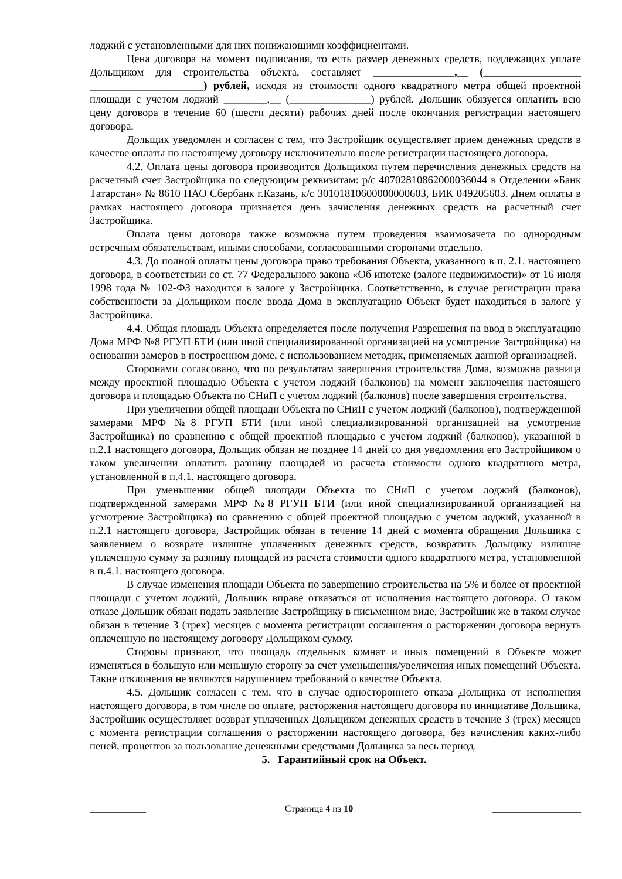лоджий с установленными для них понижающими коэффициентами.
Цена договора на момент подписания, то есть размер денежных средств, подлежащих уплате Дольщиком для строительства объекта, составляет _______________,__ (__________________ _____________________) рублей, исходя из стоимости одного квадратного метра общей проектной площади с учетом лоджий ________,__ (_______________) рублей. Дольщик обязуется оплатить всю цену договора в течение 60 (шести десяти) рабочих дней после окончания регистрации настоящего договора.
Дольщик уведомлен и согласен с тем, что Застройщик осуществляет прием денежных средств в качестве оплаты по настоящему договору исключительно после регистрации настоящего договора.
4.2. Оплата цены договора производится Дольщиком путем перечисления денежных средств на расчетный счет Застройщика по следующим реквизитам: р/с 40702810862000036044 в Отделении «Банк Татарстан» № 8610 ПАО Сбербанк г.Казань, к/с 30101810600000000603, БИК 049205603. Днем оплаты в рамках настоящего договора признается день зачисления денежных средств на расчетный счет Застройщика.
Оплата цены договора также возможна путем проведения взаимозачета по однородным встречным обязательствам, иными способами, согласованными сторонами отдельно.
4.3. До полной оплаты цены договора право требования Объекта, указанного в п. 2.1. настоящего договора, в соответствии со ст. 77 Федерального закона «Об ипотеке (залоге недвижимости)» от 16 июля 1998 года № 102-ФЗ находится в залоге у Застройщика. Соответственно, в случае регистрации права собственности за Дольщиком после ввода Дома в эксплуатацию Объект будет находиться в залоге у Застройщика.
4.4. Общая площадь Объекта определяется после получения Разрешения на ввод в эксплуатацию Дома МРФ №8 РГУП БТИ (или иной специализированной организацией на усмотрение Застройщика) на основании замеров в построенном доме, с использованием методик, применяемых данной организацией.
Сторонами согласовано, что по результатам завершения строительства Дома, возможна разница между проектной площадью Объекта с учетом лоджий (балконов) на момент заключения настоящего договора и площадью Объекта по СНиП с учетом лоджий (балконов) после завершения строительства.
При увеличении общей площади Объекта по СНиП с учетом лоджий (балконов), подтвержденной замерами МРФ №8 РГУП БТИ (или иной специализированной организацией на усмотрение Застройщика) по сравнению с общей проектной площадью с учетом лоджий (балконов), указанной в п.2.1 настоящего договора, Дольщик обязан не позднее 14 дней со дня уведомления его Застройщиком о таком увеличении оплатить разницу площадей из расчета стоимости одного квадратного метра, установленной в п.4.1. настоящего договора.
При уменьшении общей площади Объекта по СНиП с учетом лоджий (балконов), подтвержденной замерами МРФ №8 РГУП БТИ (или иной специализированной организацией на усмотрение Застройщика) по сравнению с общей проектной площадью с учетом лоджий, указанной в п.2.1 настоящего договора, Застройщик обязан в течение 14 дней с момента обращения Дольщика с заявлением о возврате излишне уплаченных денежных средств, возвратить Дольщику излишне уплаченную сумму за разницу площадей из расчета стоимости одного квадратного метра, установленной в п.4.1. настоящего договора.
В случае изменения площади Объекта по завершению строительства на 5% и более от проектной площади с учетом лоджий, Дольщик вправе отказаться от исполнения настоящего договора. О таком отказе Дольщик обязан подать заявление Застройщику в письменном виде, Застройщик же в таком случае обязан в течение 3 (трех) месяцев с момента регистрации соглашения о расторжении договора вернуть оплаченную по настоящему договору Дольщиком сумму.
Стороны признают, что площадь отдельных комнат и иных помещений в Объекте может изменяться в большую или меньшую сторону за счет уменьшения/увеличения иных помещений Объекта. Такие отклонения не являются нарушением требований о качестве Объекта.
4.5. Дольщик согласен с тем, что в случае одностороннего отказа Дольщика от исполнения настоящего договора, в том числе по оплате, расторжения настоящего договора по инициативе Дольщика, Застройщик осуществляет возврат уплаченных Дольщиком денежных средств в течение 3 (трех) месяцев с момента регистрации соглашения о расторжении настоящего договора, без начисления каких-либо пеней, процентов за пользование денежными средствами Дольщика за весь период.
5. Гарантийный срок на Объект.
____________ Страница 4 из 10 ___________________